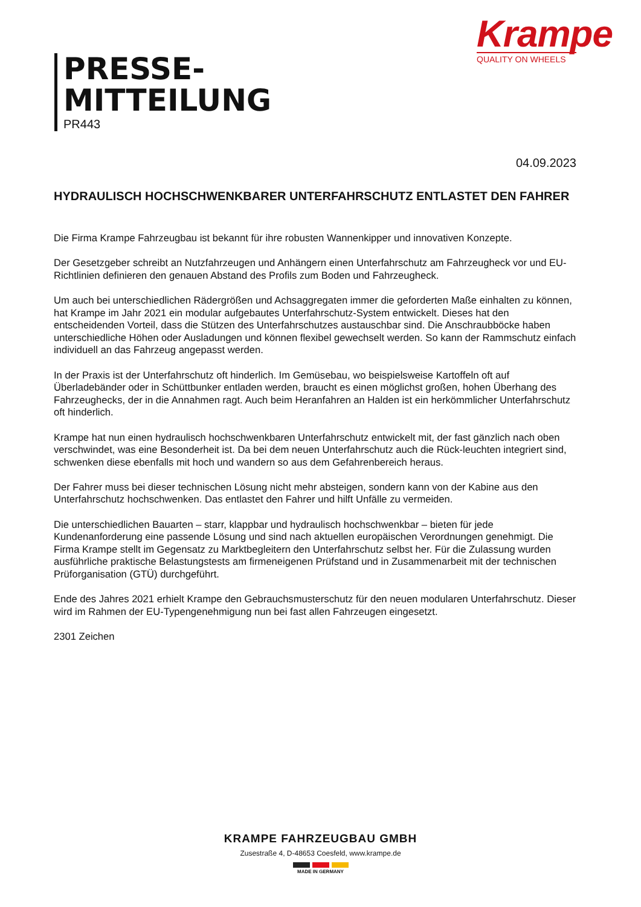Krampe
QUALITY ON WHEELS
PRESSE-
MITTEILUNG
PR443
04.09.2023
HYDRAULISCH HOCHSCHWENKBARER UNTERFAHRSCHUTZ ENTLASTET DEN FAHRER
Die Firma Krampe Fahrzeugbau ist bekannt für ihre robusten Wannenkipper und innovativen Konzepte.
Der Gesetzgeber schreibt an Nutzfahrzeugen und Anhängern einen Unterfahrschutz am Fahrzeugheck vor und EU-Richtlinien definieren den genauen Abstand des Profils zum Boden und Fahrzeugheck.
Um auch bei unterschiedlichen Rädergrößen und Achsaggregaten immer die geforderten Maße einhalten zu können, hat Krampe im Jahr 2021 ein modular aufgebautes Unterfahrschutz-System entwickelt. Dieses hat den entscheidenden Vorteil, dass die Stützen des Unterfahrschutzes austauschbar sind. Die Anschraubböcke haben unterschiedliche Höhen oder Ausladungen und können flexibel gewechselt werden. So kann der Rammschutz einfach individuell an das Fahrzeug angepasst werden.
In der Praxis ist der Unterfahrschutz oft hinderlich. Im Gemüsebau, wo beispielsweise Kartoffeln oft auf Überladebänder oder in Schüttbunker entladen werden, braucht es einen möglichst großen, hohen Überhang des Fahrzeughecks, der in die Annahmen ragt. Auch beim Heranfahren an Halden ist ein herkömmlicher Unterfahrschutz oft hinderlich.
Krampe hat nun einen hydraulisch hochschwenkbaren Unterfahrschutz entwickelt mit, der fast gänzlich nach oben verschwindet, was eine Besonderheit ist. Da bei dem neuen Unterfahrschutz auch die Rück-leuchten integriert sind, schwenken diese ebenfalls mit hoch und wandern so aus dem Gefahrenbereich heraus.
Der Fahrer muss bei dieser technischen Lösung nicht mehr absteigen, sondern kann von der Kabine aus den Unterfahrschutz hochschwenken. Das entlastet den Fahrer und hilft Unfälle zu vermeiden.
Die unterschiedlichen Bauarten – starr, klappbar und hydraulisch hochschwenkbar – bieten für jede Kundenanforderung eine passende Lösung und sind nach aktuellen europäischen Verordnungen genehmigt. Die Firma Krampe stellt im Gegensatz zu Marktbegleitern den Unterfahrschutz selbst her. Für die Zulassung wurden ausführliche praktische Belastungstests am firmeneigenen Prüfstand und in Zusammenarbeit mit der technischen Prüforganisation (GTÜ) durchgeführt.
Ende des Jahres 2021 erhielt Krampe den Gebrauchsmusterschutz für den neuen modularen Unterfahrschutz. Dieser wird im Rahmen der EU-Typengenehmigung nun bei fast allen Fahrzeugen eingesetzt.
2301 Zeichen
KRAMPE FAHRZEUGBAU GMBH
Zusestraße 4, D-48653 Coesfeld, www.krampe.de
MADE IN GERMANY